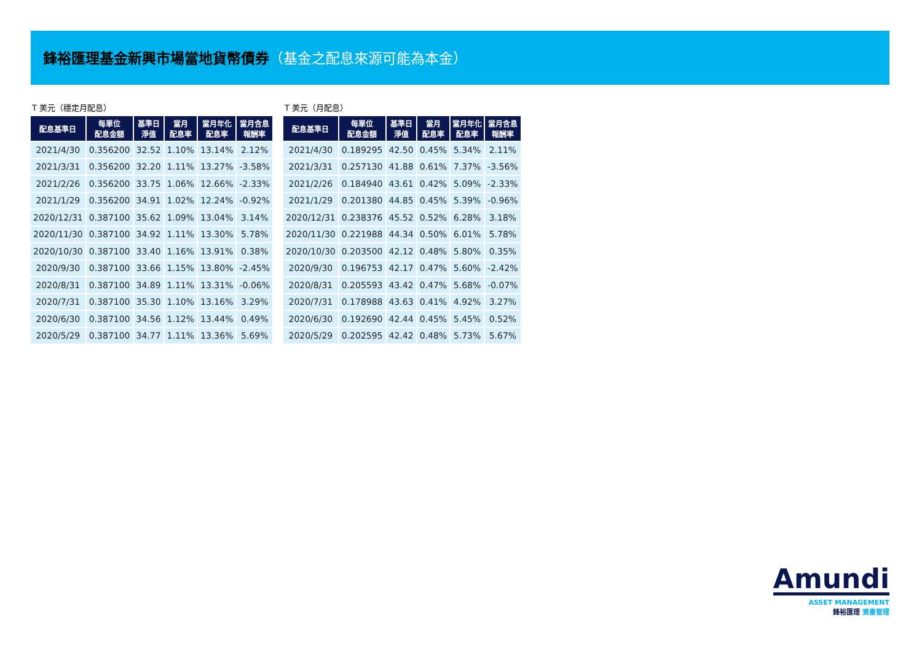鋒裕匯理基金新興市場當地貨幣債券（基金之配息來源可能為本金）
T 美元（穩定月配息）
| 配息基準日 | 每單位 配息金額 | 基準日 淨值 | 當月 配息率 | 當月年化 配息率 | 當月含息 報酬率 |
| --- | --- | --- | --- | --- | --- |
| 2021/4/30 | 0.356200 | 32.52 | 1.10% | 13.14% | 2.12% |
| 2021/3/31 | 0.356200 | 32.20 | 1.11% | 13.27% | -3.58% |
| 2021/2/26 | 0.356200 | 33.75 | 1.06% | 12.66% | -2.33% |
| 2021/1/29 | 0.356200 | 34.91 | 1.02% | 12.24% | -0.92% |
| 2020/12/31 | 0.387100 | 35.62 | 1.09% | 13.04% | 3.14% |
| 2020/11/30 | 0.387100 | 34.92 | 1.11% | 13.30% | 5.78% |
| 2020/10/30 | 0.387100 | 33.40 | 1.16% | 13.91% | 0.38% |
| 2020/9/30 | 0.387100 | 33.66 | 1.15% | 13.80% | -2.45% |
| 2020/8/31 | 0.387100 | 34.89 | 1.11% | 13.31% | -0.06% |
| 2020/7/31 | 0.387100 | 35.30 | 1.10% | 13.16% | 3.29% |
| 2020/6/30 | 0.387100 | 34.56 | 1.12% | 13.44% | 0.49% |
| 2020/5/29 | 0.387100 | 34.77 | 1.11% | 13.36% | 5.69% |
T 美元（月配息）
| 配息基準日 | 每單位 配息金額 | 基準日 淨值 | 當月 配息率 | 當月年化 配息率 | 當月含息 報酬率 |
| --- | --- | --- | --- | --- | --- |
| 2021/4/30 | 0.189295 | 42.50 | 0.45% | 5.34% | 2.11% |
| 2021/3/31 | 0.257130 | 41.88 | 0.61% | 7.37% | -3.56% |
| 2021/2/26 | 0.184940 | 43.61 | 0.42% | 5.09% | -2.33% |
| 2021/1/29 | 0.201380 | 44.85 | 0.45% | 5.39% | -0.96% |
| 2020/12/31 | 0.238376 | 45.52 | 0.52% | 6.28% | 3.18% |
| 2020/11/30 | 0.221988 | 44.34 | 0.50% | 6.01% | 5.78% |
| 2020/10/30 | 0.203500 | 42.12 | 0.48% | 5.80% | 0.35% |
| 2020/9/30 | 0.196753 | 42.17 | 0.47% | 5.60% | -2.42% |
| 2020/8/31 | 0.205593 | 43.42 | 0.47% | 5.68% | -0.07% |
| 2020/7/31 | 0.178988 | 43.63 | 0.41% | 4.92% | 3.27% |
| 2020/6/30 | 0.192690 | 42.44 | 0.45% | 5.45% | 0.52% |
| 2020/5/29 | 0.202595 | 42.42 | 0.48% | 5.73% | 5.67% |
Amundi
ASSET MANAGEMENT
鋒裕匯理 資產管理